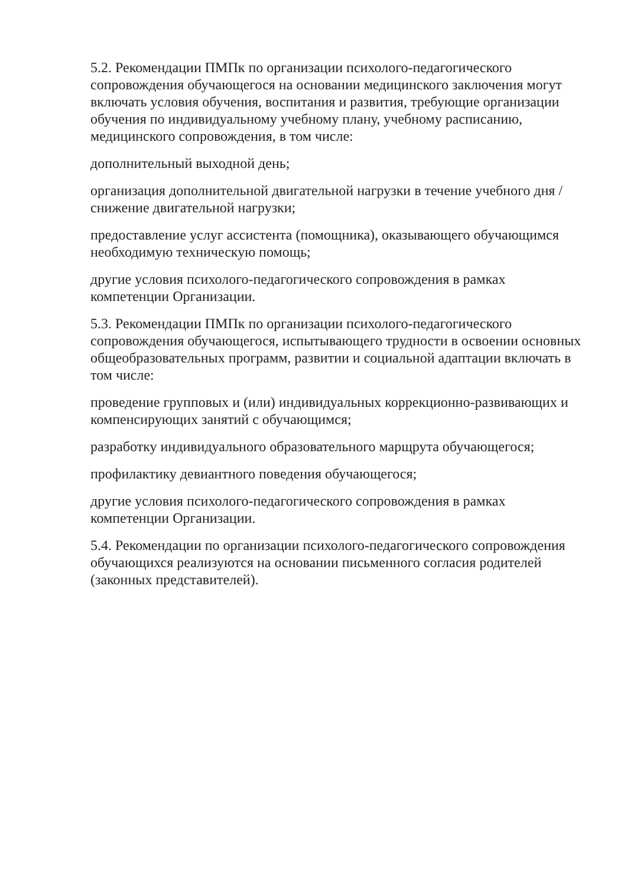5.2. Рекомендации ПМПк по организации психолого-педагогического сопровождения обучающегося на основании медицинского заключения могут включать условия обучения, воспитания и развития, требующие организации обучения по индивидуальному учебному плану, учебному расписанию, медицинского сопровождения, в том числе:
дополнительный выходной день;
организация дополнительной двигательной нагрузки в течение учебного дня / снижение двигательной нагрузки;
предоставление услуг ассистента (помощника), оказывающего обучающимся необходимую техническую помощь;
другие условия психолого-педагогического сопровождения в рамках компетенции Организации.
5.3. Рекомендации ПМПк по организации психолого-педагогического сопровождения обучающегося, испытывающего трудности в освоении основных общеобразовательных программ, развитии и социальной адаптации включать в том числе:
проведение групповых и (или) индивидуальных коррекционно-развивающих и компенсирующих занятий с обучающимся;
разработку индивидуального образовательного марщрута обучающегося;
профилактику девиантного поведения обучающегося;
другие условия психолого-педагогического сопровождения в рамках компетенции Организации.
5.4. Рекомендации по организации психолого-педагогического сопровождения обучающихся реализуются на основании письменного согласия родителей (законных представителей).